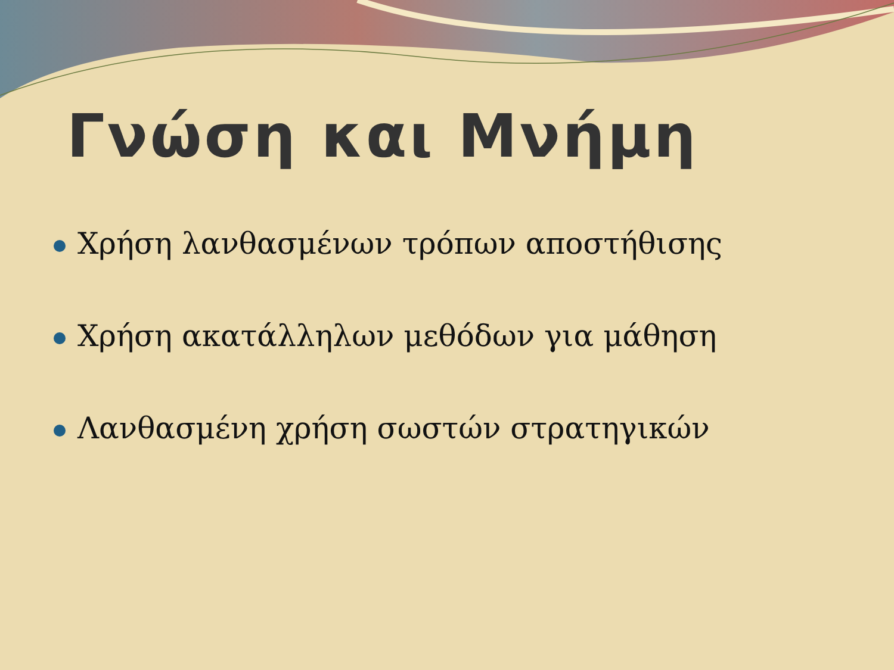Γνώση και Μνήμη
Χρήση λανθασμένων τρόπων αποστήθισης
Χρήση ακατάλληλων μεθόδων για μάθηση
Λανθασμένη χρήση σωστών στρατηγικών